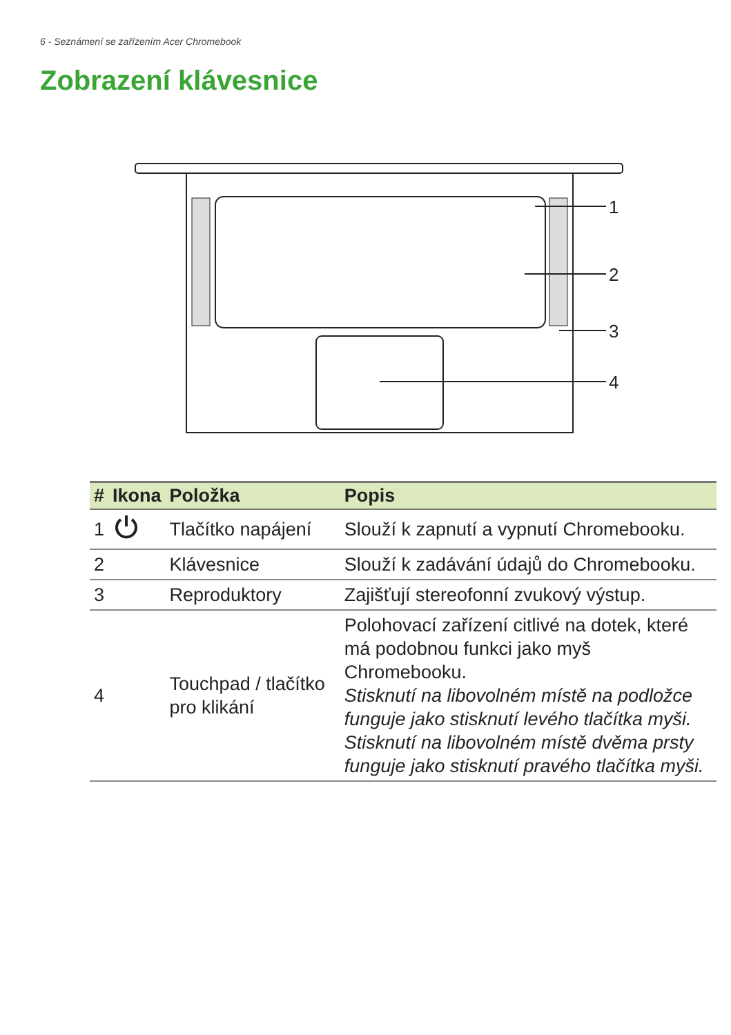6 - Seznámení se zařízením Acer Chromebook
Zobrazení klávesnice
1
2
3
4
| # | Ikona | Položka | Popis |
| --- | --- | --- | --- |
| 1 | | Tlačítko napájení | Slouží k zapnutí a vypnutí Chromebooku. |
| 2 | | Klávesnice | Slouží k zadávání údajů do Chromebooku. |
| 3 | | Reproduktory | Zajišťují stereofonní zvukový výstup. |
| 4 | | Touchpad / tlačítko pro klikání | Polohovací zařízení citlivé na dotek, které má podobnou funkci jako myš Chromebooku. Stisknutí na libovolném místě na podložce funguje jako stisknutí levého tlačítka myši. Stisknutí na libovolném místě dvěma prsty funguje jako stisknutí pravého tlačítka myši. |